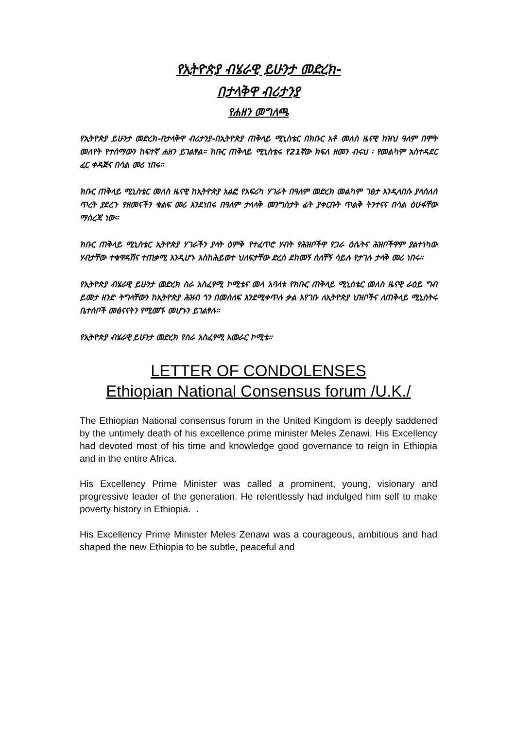የኢትዮጵያ ብሄራዊ ይሁንታ መድረክ-
በታላቅዋ ብሪታንያ
የሐዘን መግለጫ
የኢትዮጵያ ይሁንታ መድረክ-በታላቅዋ ብሪታንያ-በኢትዮጵያ ጠቅላይ ሚኒስቴር በክቡር አቶ መለስ ዜናዊ ከዝህ ዓለም በሞት መለየት የተሰማውን ከፍተኛ ሐዘን ይገልፃል። ክቡር ጠቅላይ ሚኒስቴሩ የ21ኛው ክፍለ ዘመን ብሩህ ፡ የመልካም አስተዳደር ፈር ቀዳጅና በሳል መሪ ነበሩ።
ክቡር ጠቅላይ ሚኒስቴር መለስ ዜናዊ ከኢትዮጵያ አልፎ የአፍሪካ ሃገራት በዓለም መድረክ መልካም ገፅታ እንዲላበሱ ያላሰለሰ ጥረት ያደረጉ የዘመናችን ቁልፍ መሪ እንደነበሩ በዓለም ታላላቅ መንግስታት ፊት ያቀርቡት ጥልቅ ትንተናና በሳል ዕሁፋቸው ማስረጃ ነው።
ክቡር ጠቅላይ ሚኒስቴር ኢትዮጵያ ሃገራችን ያላት ዕምቅ የተፈጥሮ ሃብት የሕዝቦችዋ የጋራ ዕሴትና ሕዝቦችዋም ያልተነካው ሃብታቸው ተቁዋዳሽና ተጠቃሚ እንዲሆኑ እስከሕይወተ ህለፍታቸው ድረስ ደከመኝ ሰለቸኝ ሳይሉ የታገሉ ታላቅ መሪ ነበሩ።
የኢትዮጵያ ብሄራዊ ይሁንታ መድረክ ስራ አስፈፃሚ ኮሚቴና መላ አባላቱ የክቡር ጠቅላይ ሚኒስቴር መለስ ዜናዊ ራዕይ ግብ ይመታ ዘንድ ትግላቸውን ከኢትዮጵያ ሕዝብ ጎን በመሰለፍ እንደሚቀጥሉ ቃል እየገቡ ለኢትዮጵያ ህዝቦችና ለጠቅላይ ሚኒስትሩ ቤተሰቦች መፅናናትን የሚመኙ መሆኑን ይገልፃሉ።
የኢትዮጵያ ብሄራዊ ይሁንታ መድረክ የስራ አስፈፃሚ አመራር ኮሚቴ።
LETTER OF CONDOLENSES
Ethiopian National Consensus forum /U.K./
The Ethiopian National consensus forum in the United Kingdom is deeply saddened by the untimely death of his excellence prime minister Meles Zenawi. His Excellency had devoted most of his time and knowledge good governance to reign in Ethiopia and in the entire Africa.
His Excellency Prime Minister was called a prominent, young, visionary and progressive leader of the generation. He relentlessly had indulged him self to make poverty history in Ethiopia. .
His Excellency Prime Minister Meles Zenawi was a courageous, ambitious and had shaped the new Ethiopia to be subtle, peaceful and